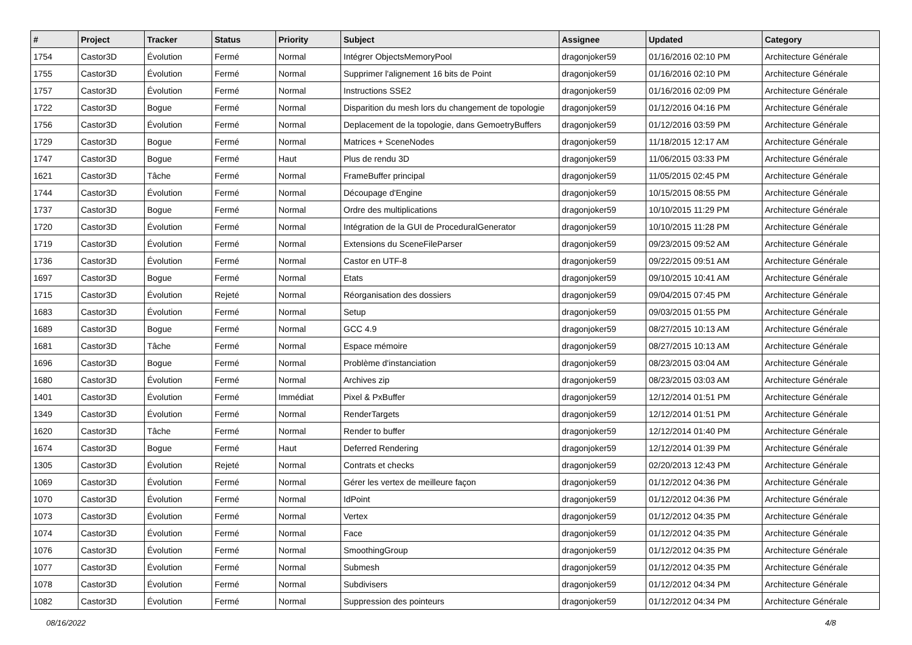| # | Project | Tracker | Status | Priority | Subject | Assignee | Updated | Category |
| --- | --- | --- | --- | --- | --- | --- | --- | --- |
| 1754 | Castor3D | Évolution | Fermé | Normal | Intégrer ObjectsMemoryPool | dragonjoker59 | 01/16/2016 02:10 PM | Architecture Générale |
| 1755 | Castor3D | Évolution | Fermé | Normal | Supprimer l'alignement 16 bits de Point | dragonjoker59 | 01/16/2016 02:10 PM | Architecture Générale |
| 1757 | Castor3D | Évolution | Fermé | Normal | Instructions SSE2 | dragonjoker59 | 01/16/2016 02:09 PM | Architecture Générale |
| 1722 | Castor3D | Bogue | Fermé | Normal | Disparition du mesh lors du changement de topologie | dragonjoker59 | 01/12/2016 04:16 PM | Architecture Générale |
| 1756 | Castor3D | Évolution | Fermé | Normal | Deplacement de la topologie, dans GemoetryBuffers | dragonjoker59 | 01/12/2016 03:59 PM | Architecture Générale |
| 1729 | Castor3D | Bogue | Fermé | Normal | Matrices + SceneNodes | dragonjoker59 | 11/18/2015 12:17 AM | Architecture Générale |
| 1747 | Castor3D | Bogue | Fermé | Haut | Plus de rendu 3D | dragonjoker59 | 11/06/2015 03:33 PM | Architecture Générale |
| 1621 | Castor3D | Tâche | Fermé | Normal | FrameBuffer principal | dragonjoker59 | 11/05/2015 02:45 PM | Architecture Générale |
| 1744 | Castor3D | Évolution | Fermé | Normal | Découpage d'Engine | dragonjoker59 | 10/15/2015 08:55 PM | Architecture Générale |
| 1737 | Castor3D | Bogue | Fermé | Normal | Ordre des multiplications | dragonjoker59 | 10/10/2015 11:29 PM | Architecture Générale |
| 1720 | Castor3D | Évolution | Fermé | Normal | Intégration de la GUI de ProceduralGenerator | dragonjoker59 | 10/10/2015 11:28 PM | Architecture Générale |
| 1719 | Castor3D | Évolution | Fermé | Normal | Extensions du SceneFileParser | dragonjoker59 | 09/23/2015 09:52 AM | Architecture Générale |
| 1736 | Castor3D | Évolution | Fermé | Normal | Castor en UTF-8 | dragonjoker59 | 09/22/2015 09:51 AM | Architecture Générale |
| 1697 | Castor3D | Bogue | Fermé | Normal | Etats | dragonjoker59 | 09/10/2015 10:41 AM | Architecture Générale |
| 1715 | Castor3D | Évolution | Rejeté | Normal | Réorganisation des dossiers | dragonjoker59 | 09/04/2015 07:45 PM | Architecture Générale |
| 1683 | Castor3D | Évolution | Fermé | Normal | Setup | dragonjoker59 | 09/03/2015 01:55 PM | Architecture Générale |
| 1689 | Castor3D | Bogue | Fermé | Normal | GCC 4.9 | dragonjoker59 | 08/27/2015 10:13 AM | Architecture Générale |
| 1681 | Castor3D | Tâche | Fermé | Normal | Espace mémoire | dragonjoker59 | 08/27/2015 10:13 AM | Architecture Générale |
| 1696 | Castor3D | Bogue | Fermé | Normal | Problème d'instanciation | dragonjoker59 | 08/23/2015 03:04 AM | Architecture Générale |
| 1680 | Castor3D | Évolution | Fermé | Normal | Archives zip | dragonjoker59 | 08/23/2015 03:03 AM | Architecture Générale |
| 1401 | Castor3D | Évolution | Fermé | Immédiat | Pixel & PxBuffer | dragonjoker59 | 12/12/2014 01:51 PM | Architecture Générale |
| 1349 | Castor3D | Évolution | Fermé | Normal | RenderTargets | dragonjoker59 | 12/12/2014 01:51 PM | Architecture Générale |
| 1620 | Castor3D | Tâche | Fermé | Normal | Render to buffer | dragonjoker59 | 12/12/2014 01:40 PM | Architecture Générale |
| 1674 | Castor3D | Bogue | Fermé | Haut | Deferred Rendering | dragonjoker59 | 12/12/2014 01:39 PM | Architecture Générale |
| 1305 | Castor3D | Évolution | Rejeté | Normal | Contrats et checks | dragonjoker59 | 02/20/2013 12:43 PM | Architecture Générale |
| 1069 | Castor3D | Évolution | Fermé | Normal | Gérer les vertex de meilleure façon | dragonjoker59 | 01/12/2012 04:36 PM | Architecture Générale |
| 1070 | Castor3D | Évolution | Fermé | Normal | IdPoint | dragonjoker59 | 01/12/2012 04:36 PM | Architecture Générale |
| 1073 | Castor3D | Évolution | Fermé | Normal | Vertex | dragonjoker59 | 01/12/2012 04:35 PM | Architecture Générale |
| 1074 | Castor3D | Évolution | Fermé | Normal | Face | dragonjoker59 | 01/12/2012 04:35 PM | Architecture Générale |
| 1076 | Castor3D | Évolution | Fermé | Normal | SmoothingGroup | dragonjoker59 | 01/12/2012 04:35 PM | Architecture Générale |
| 1077 | Castor3D | Évolution | Fermé | Normal | Submesh | dragonjoker59 | 01/12/2012 04:35 PM | Architecture Générale |
| 1078 | Castor3D | Évolution | Fermé | Normal | Subdivisers | dragonjoker59 | 01/12/2012 04:34 PM | Architecture Générale |
| 1082 | Castor3D | Évolution | Fermé | Normal | Suppression des pointeurs | dragonjoker59 | 01/12/2012 04:34 PM | Architecture Générale |
08/16/2022 4/8